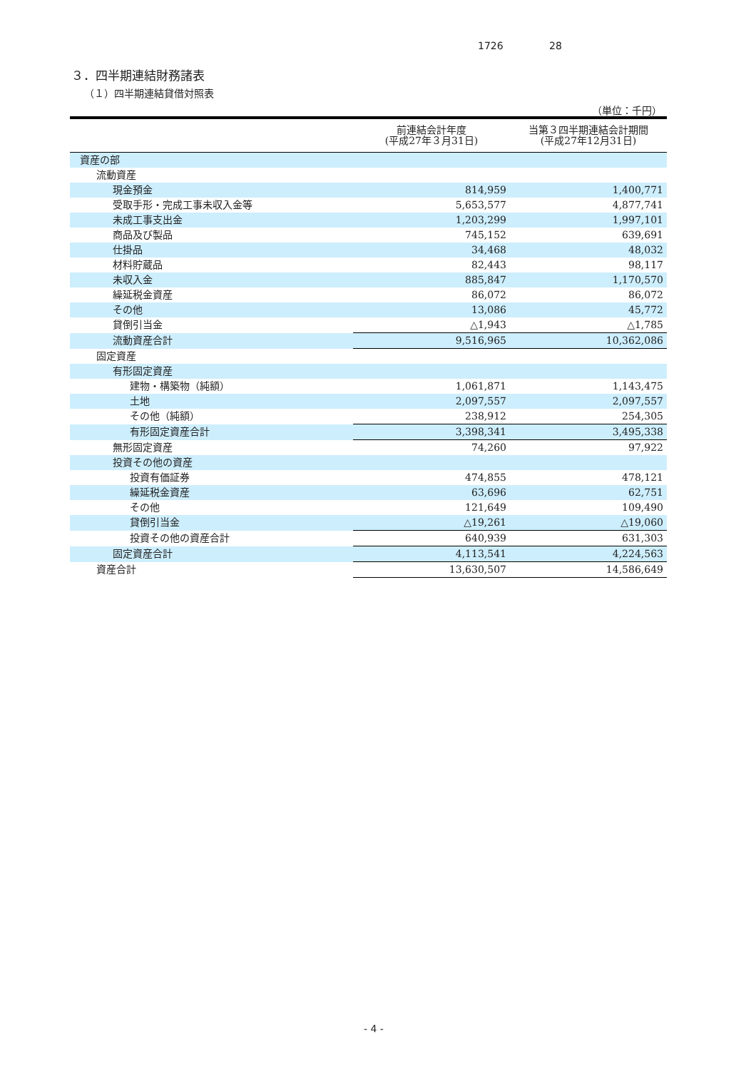1726 28
３．四半期連結財務諸表
（１）四半期連結貸借対照表
（単位：千円）
| | 前連結会計年度 (平成27年３月31日) | 当第３四半期連結会計期間 (平成27年12月31日) |
| --- | --- | --- |
| 資産の部 | | |
| 流動資産 | | |
| 現金預金 | 814,959 | 1,400,771 |
| 受取手形・完成工事未収入金等 | 5,653,577 | 4,877,741 |
| 未成工事支出金 | 1,203,299 | 1,997,101 |
| 商品及び製品 | 745,152 | 639,691 |
| 仕掛品 | 34,468 | 48,032 |
| 材料貯蔵品 | 82,443 | 98,117 |
| 未収入金 | 885,847 | 1,170,570 |
| 繰延税金資産 | 86,072 | 86,072 |
| その他 | 13,086 | 45,772 |
| 貸倒引当金 | △1,943 | △1,785 |
| 流動資産合計 | 9,516,965 | 10,362,086 |
| 固定資産 | | |
| 有形固定資産 | | |
| 建物・構築物（純額） | 1,061,871 | 1,143,475 |
| 土地 | 2,097,557 | 2,097,557 |
| その他（純額） | 238,912 | 254,305 |
| 有形固定資産合計 | 3,398,341 | 3,495,338 |
| 無形固定資産 | 74,260 | 97,922 |
| 投資その他の資産 | | |
| 投資有価証券 | 474,855 | 478,121 |
| 繰延税金資産 | 63,696 | 62,751 |
| その他 | 121,649 | 109,490 |
| 貸倒引当金 | △19,261 | △19,060 |
| 投資その他の資産合計 | 640,939 | 631,303 |
| 固定資産合計 | 4,113,541 | 4,224,563 |
| 資産合計 | 13,630,507 | 14,586,649 |
- 4 -